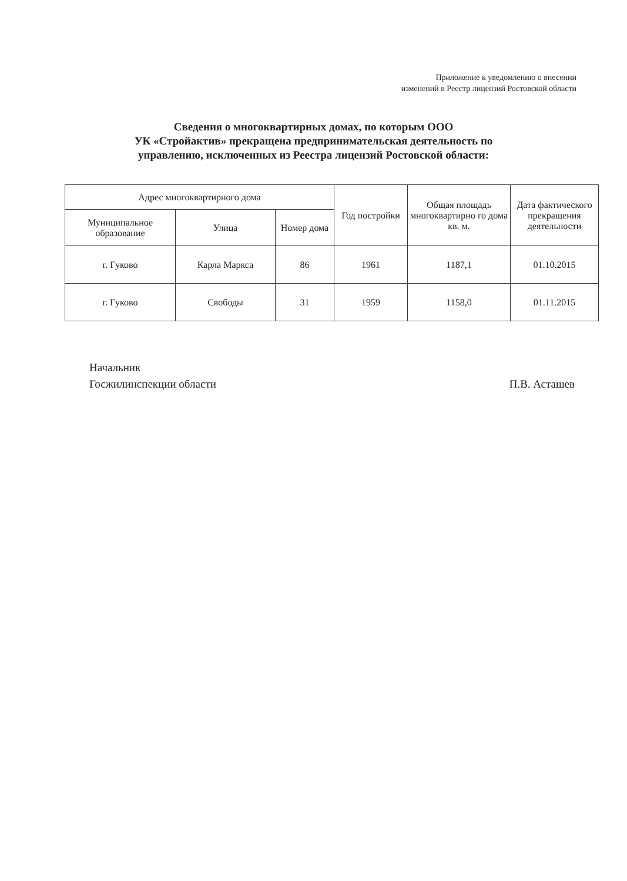Приложение к уведомлению о внесении
изменений в Реестр лицензий Ростовской области
Сведения о многоквартирных домах, по которым ООО
УК «Стройактив» прекращена предпринимательская деятельность по
управлению, исключенных из Реестра лицензий Ростовской области:
| Адрес многоквартирного дома | | | Год постройки | Общая площадь многоквартирно го дома кв. м. | Дата фактического прекращения деятельности |
| --- | --- | --- | --- | --- | --- |
| Муниципальное образование | Улица | Номер дома | | | |
| г. Гуково | Карла Маркса | 86 | 1961 | 1187,1 | 01.10.2015 |
| г. Гуково | Свободы | 31 | 1959 | 1158,0 | 01.11.2015 |
Начальник
Госжилинспекции области
П.В. Асташев